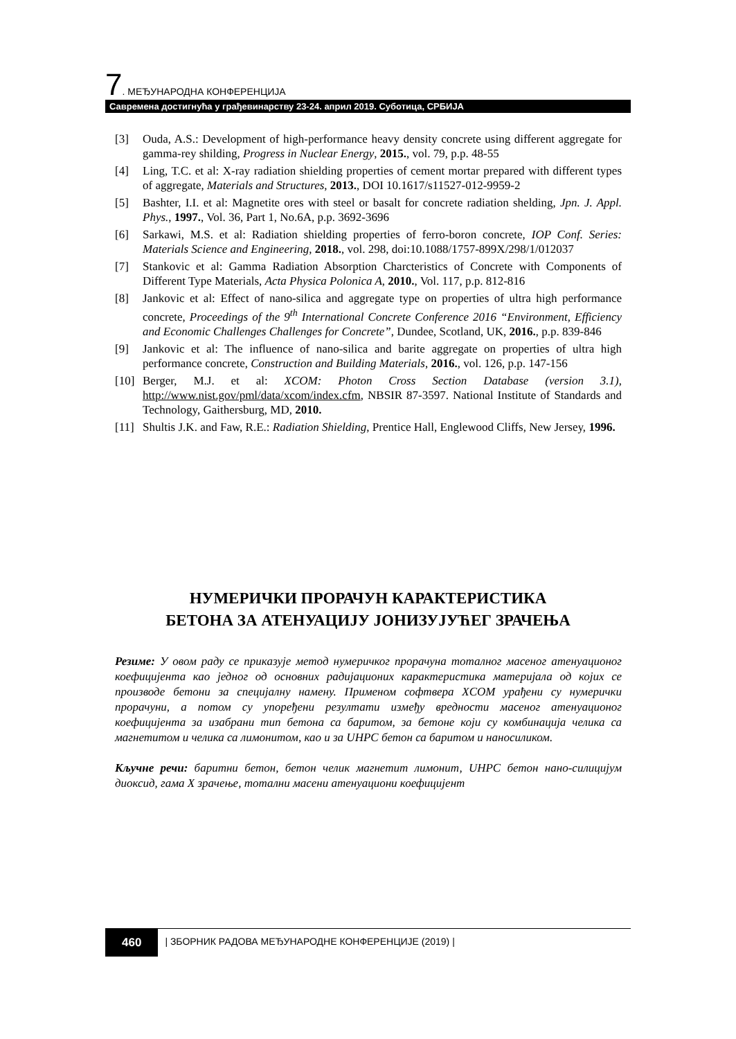7. МЕЂУНАРОДНА КОНФЕРЕНЦИЈА
Савремена достигнућа у грађевинарству 23-24. април 2019. Суботица, СРБИЈА
[3] Ouda, A.S.: Development of high-performance heavy density concrete using different aggregate for gamma-rey shilding, Progress in Nuclear Energy, 2015., vol. 79, p.p. 48-55
[4] Ling, T.C. et al: X-ray radiation shielding properties of cement mortar prepared with different types of aggregate, Materials and Structures, 2013., DOI 10.1617/s11527-012-9959-2
[5] Bashter, I.I. et al: Magnetite ores with steel or basalt for concrete radiation shelding, Jpn. J. Appl. Phys., 1997., Vol. 36, Part 1, No.6A, p.p. 3692-3696
[6] Sarkawi, M.S. et al: Radiation shielding properties of ferro-boron concrete, IOP Conf. Series: Materials Science and Engineering, 2018., vol. 298, doi:10.1088/1757-899X/298/1/012037
[7] Stankovic et al: Gamma Radiation Absorption Charcteristics of Concrete with Components of Different Type Materials, Acta Physica Polonica A, 2010., Vol. 117, p.p. 812-816
[8] Jankovic et al: Effect of nano-silica and aggregate type on properties of ultra high performance concrete, Proceedings of the 9<sup>th</sup> International Concrete Conference 2016 “Environment, Efficiency and Economic Challenges Challenges for Concrete”, Dundee, Scotland, UK, 2016., p.p. 839-846
[9] Jankovic et al: The influence of nano-silica and barite aggregate on properties of ultra high performance concrete, Construction and Building Materials, 2016., vol. 126, p.p. 147-156
[10] Berger, M.J. et al: XCOM: Photon Cross Section Database (version 3.1), http://www.nist.gov/pml/data/xcom/index.cfm, NBSIR 87-3597. National Institute of Standards and Technology, Gaithersburg, MD, 2010.
[11] Shultis J.K. and Faw, R.E.: Radiation Shielding, Prentice Hall, Englewood Cliffs, New Jersey, 1996.
НУМЕРИЧКИ ПРОРАЧУН КАРАКТЕРИСТИКА
БЕТОНА ЗА АТЕНУАЦИЈУ ЈОНИЗУЈУЋЕГ ЗРАЧЕЊА
Резиме: У овом раду се приказује метод нумеричког прорачуна тоталног масеног атенуационог коефицијента као једног од основних радијационих карактеристика материјала од којих се производе бетони за специјалну намену. Применом софтвера XCOM урађени су нумерички прорачуни, а потом су упоређени резултати између вредности масеног атенуационог коефицијента за изабрани тип бетона са баритом, за бетоне који су комбинација челика са магнетитом и челика са лимонитом, као и за UHPC бетон са баритом и наносиликом.
Кључне речи: баритни бетон, бетон челик магнетит лимонит, UHPC бетон нано-силицијум диоксид, гама X зрачење, тотални масени атенуациони коефицијент
460 | ЗБОРНИК РАДОВА МЕЂУНАРОДНЕ КОНФЕРЕНЦИЈЕ (2019) |